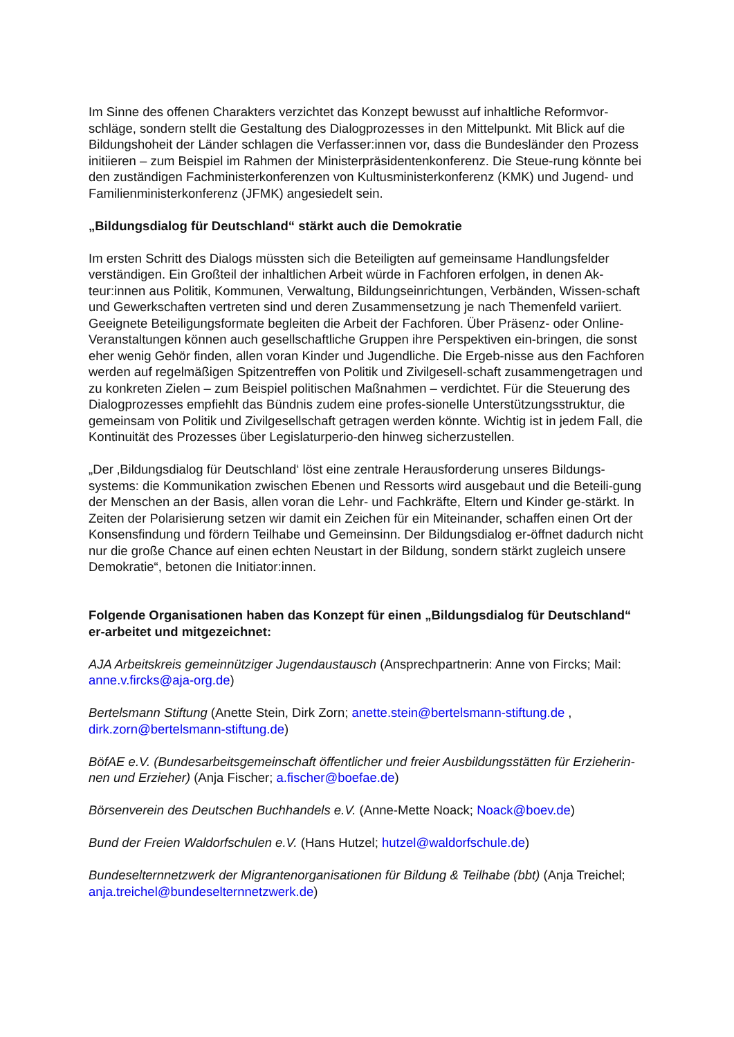Im Sinne des offenen Charakters verzichtet das Konzept bewusst auf inhaltliche Reformvor-schläge, sondern stellt die Gestaltung des Dialogprozesses in den Mittelpunkt. Mit Blick auf die Bildungshoheit der Länder schlagen die Verfasser:innen vor, dass die Bundesländer den Prozess initiieren – zum Beispiel im Rahmen der Ministerpräsidentenkonferenz. Die Steue-rung könnte bei den zuständigen Fachministerkonferenzen von Kultusministerkonferenz (KMK) und Jugend- und Familienministerkonferenz (JFMK) angesiedelt sein.
„Bildungsdialog für Deutschland“ stärkt auch die Demokratie
Im ersten Schritt des Dialogs müssten sich die Beteiligten auf gemeinsame Handlungsfelder verständigen. Ein Großteil der inhaltlichen Arbeit würde in Fachforen erfolgen, in denen Ak-teur:innen aus Politik, Kommunen, Verwaltung, Bildungseinrichtungen, Verbänden, Wissen-schaft und Gewerkschaften vertreten sind und deren Zusammensetzung je nach Themenfeld variiert. Geeignete Beteiligungsformate begleiten die Arbeit der Fachforen. Über Präsenz- oder Online-Veranstaltungen können auch gesellschaftliche Gruppen ihre Perspektiven ein-bringen, die sonst eher wenig Gehör finden, allen voran Kinder und Jugendliche. Die Ergeb-nisse aus den Fachforen werden auf regelmäßigen Spitzentreffen von Politik und Zivilgesell-schaft zusammengetragen und zu konkreten Zielen – zum Beispiel politischen Maßnahmen – verdichtet. Für die Steuerung des Dialogprozesses empfiehlt das Bündnis zudem eine profes-sionelle Unterstützungsstruktur, die gemeinsam von Politik und Zivilgesellschaft getragen werden könnte. Wichtig ist in jedem Fall, die Kontinuität des Prozesses über Legislaturperio-den hinweg sicherzustellen.
„Der ‚Bildungsdialog für Deutschland‘ löst eine zentrale Herausforderung unseres Bildungs-systems: die Kommunikation zwischen Ebenen und Ressorts wird ausgebaut und die Beteili-gung der Menschen an der Basis, allen voran die Lehr- und Fachkräfte, Eltern und Kinder ge-stärkt. In Zeiten der Polarisierung setzen wir damit ein Zeichen für ein Miteinander, schaffen einen Ort der Konsensfindung und fördern Teilhabe und Gemeinsinn. Der Bildungsdialog er-öffnet dadurch nicht nur die große Chance auf einen echten Neustart in der Bildung, sondern stärkt zugleich unsere Demokratie“, betonen die Initiator:innen.
Folgende Organisationen haben das Konzept für einen „Bildungsdialog für Deutschland“ er-arbeitet und mitgezeichnet:
AJA Arbeitskreis gemeinnütziger Jugendaustausch (Ansprechpartnerin: Anne von Fircks; Mail: anne.v.fircks@aja-org.de)
Bertelsmann Stiftung (Anette Stein, Dirk Zorn; anette.stein@bertelsmann-stiftung.de , dirk.zorn@bertelsmann-stiftung.de)
BöfAE e.V. (Bundesarbeitsgemeinschaft öffentlicher und freier Ausbildungsstätten für Erzieherin-nen und Erzieher) (Anja Fischer; a.fischer@boefae.de)
Börsenverein des Deutschen Buchhandels e.V. (Anne-Mette Noack; Noack@boev.de)
Bund der Freien Waldorfschulen e.V. (Hans Hutzel; hutzel@waldorfschule.de)
Bundeselternnetzwerk der Migrantenorganisationen für Bildung & Teilhabe (bbt) (Anja Treichel; anja.treichel@bundeselternnetzwerk.de)